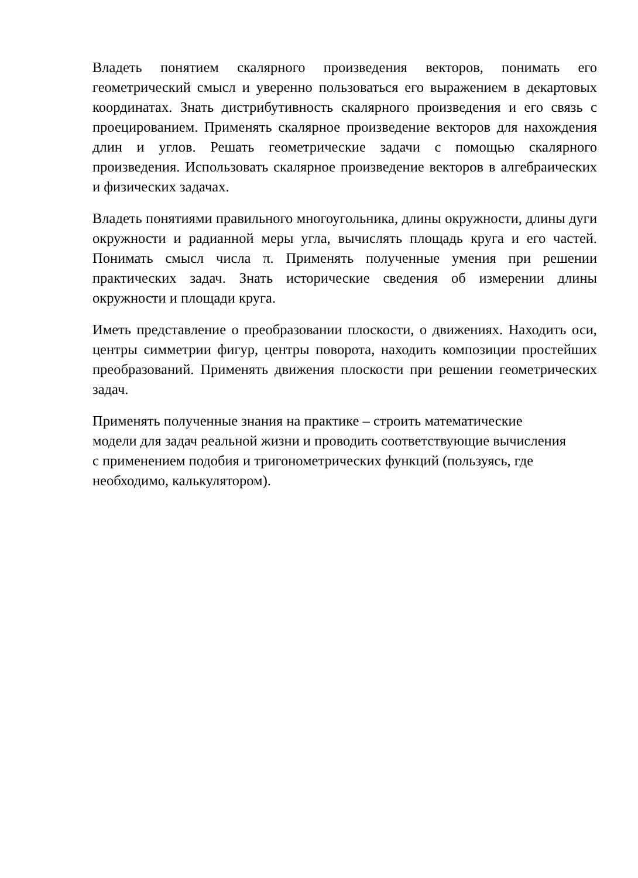Владеть понятием скалярного произведения векторов, понимать его геометрический смысл и уверенно пользоваться его выражением в декартовых координатах. Знать дистрибутивность скалярного произведения и его связь с проецированием. Применять скалярное произведение векторов для нахождения длин и углов. Решать геометрические задачи с помощью скалярного произведения. Использовать скалярное произведение векторов в алгебраических и физических задачах.
Владеть понятиями правильного многоугольника, длины окружности, длины дуги окружности и радианной меры угла, вычислять площадь круга и его частей. Понимать смысл числа π. Применять полученные умения при решении практических задач. Знать исторические сведения об измерении длины окружности и площади круга.
Иметь представление о преобразовании плоскости, о движениях. Находить оси, центры симметрии фигур, центры поворота, находить композиции простейших преобразований. Применять движения плоскости при решении геометрических задач.
Применять полученные знания на практике – строить математические
модели для задач реальной жизни и проводить соответствующие вычисления
с применением подобия и тригонометрических функций (пользуясь, где
необходимо, калькулятором).